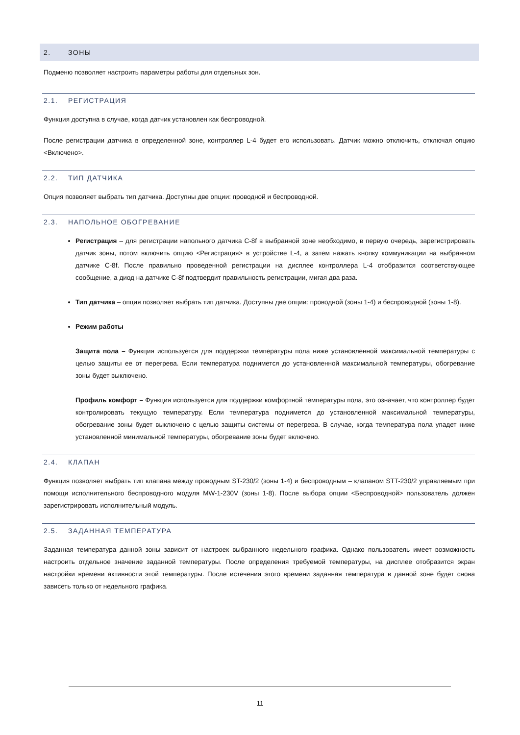2. ЗОНЫ
Подменю позволяет настроить параметры работы для отдельных зон.
2.1. РЕГИСТРАЦИЯ
Функция доступна в случае, когда датчик установлен как беспроводной.
После регистрации датчика в определенной зоне, контроллер L-4 будет его использовать. Датчик можно отключить, отключая опцию <Включено>.
2.2. ТИП ДАТЧИКА
Опция позволяет выбрать тип датчика. Доступны две опции: проводной и беспроводной.
2.3. НАПОЛЬНОЕ ОБОГРЕВАНИЕ
Регистрация – для регистрации напольного датчика C-8f в выбранной зоне необходимо, в первую очередь, зарегистрировать датчик зоны, потом включить опцию <Регистрация> в устройстве L-4, а затем нажать кнопку коммуникации на выбранном датчике C-8f. После правильно проведенной регистрации на дисплее контроллера L-4 отобразится соответствующее сообщение, а диод на датчике C-8f подтвердит правильность регистрации, мигая два раза.
Тип датчика – опция позволяет выбрать тип датчика. Доступны две опции: проводной (зоны 1-4) и беспроводной (зоны 1-8).
Режим работы
Защита пола – Функция используется для поддержки температуры пола ниже установленной максимальной температуры с целью защиты ее от перегрева. Если температура поднимется до установленной максимальной температуры, обогревание зоны будет выключено.
Профиль комфорт – Функция используется для поддержки комфортной температуры пола, это означает, что контроллер будет контролировать текущую температуру. Если температура поднимется до установленной максимальной температуры, обогревание зоны будет выключено с целью защиты системы от перегрева. В случае, когда температура пола упадет ниже установленной минимальной температуры, обогревание зоны будет включено.
2.4. КЛАПАН
Функция позволяет выбрать тип клапана между проводным ST-230/2 (зоны 1-4) и беспроводным – клапаном STT-230/2 управляемым при помощи исполнительного беспроводного модуля MW-1-230V (зоны 1-8). После выбора опции <Беспроводной> пользователь должен зарегистрировать исполнительный модуль.
2.5. ЗАДАННАЯ ТЕМПЕРАТУРА
Заданная температура данной зоны зависит от настроек выбранного недельного графика. Однако пользователь имеет возможность настроить отдельное значение заданной температуры. После определения требуемой температуры, на дисплее отобразится экран настройки времени активности этой температуры. После истечения этого времени заданная температура в данной зоне будет снова зависеть только от недельного графика.
11